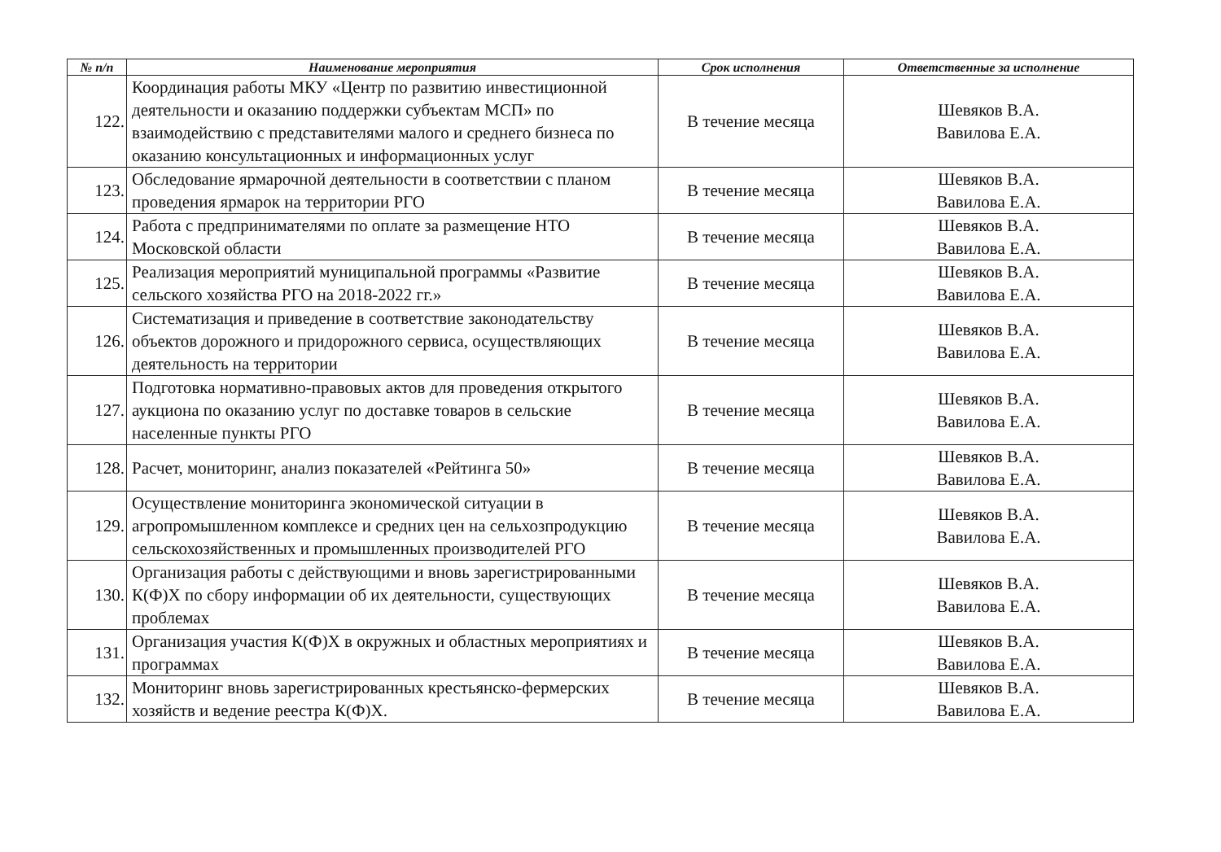| № п/п | Наименование мероприятия | Срок исполнения | Ответственные за исполнение |
| --- | --- | --- | --- |
| 122. | Координация работы МКУ «Центр по развитию инвестиционной деятельности и оказанию поддержки субъектам МСП» по взаимодействию с представителями малого и среднего бизнеса по оказанию консультационных и информационных услуг | В течение месяца | Шевяков В.А. Вавилова Е.А. |
| 123. | Обследование ярмарочной деятельности в соответствии с планом проведения ярмарок на территории РГО | В течение месяца | Шевяков В.А. Вавилова Е.А. |
| 124. | Работа с предпринимателями по оплате за размещение НТО Московской области | В течение месяца | Шевяков В.А. Вавилова Е.А. |
| 125. | Реализация мероприятий муниципальной программы «Развитие сельского хозяйства РГО на 2018-2022 гг.» | В течение месяца | Шевяков В.А. Вавилова Е.А. |
| 126. | Систематизация и приведение в соответствие законодательству объектов дорожного и придорожного сервиса, осуществляющих деятельность на территории | В течение месяца | Шевяков В.А. Вавилова Е.А. |
| 127. | Подготовка нормативно-правовых актов для проведения открытого аукциона по оказанию услуг по доставке товаров в сельские населенные пункты РГО | В течение месяца | Шевяков В.А. Вавилова Е.А. |
| 128. | Расчет, мониторинг, анализ показателей «Рейтинга 50» | В течение месяца | Шевяков В.А. Вавилова Е.А. |
| 129. | Осуществление мониторинга экономической ситуации в агропромышленном комплексе и средних цен на сельхозпродукцию сельскохозяйственных и промышленных производителей РГО | В течение месяца | Шевяков В.А. Вавилова Е.А. |
| 130. | Организация работы с действующими и вновь зарегистрированными К(Ф)Х по сбору информации об их деятельности, существующих проблемах | В течение месяца | Шевяков В.А. Вавилова Е.А. |
| 131. | Организация участия К(Ф)Х в окружных и областных мероприятиях и программах | В течение месяца | Шевяков В.А. Вавилова Е.А. |
| 132. | Мониторинг вновь зарегистрированных крестьянско-фермерских хозяйств и ведение реестра К(Ф)Х. | В течение месяца | Шевяков В.А. Вавилова Е.А. |